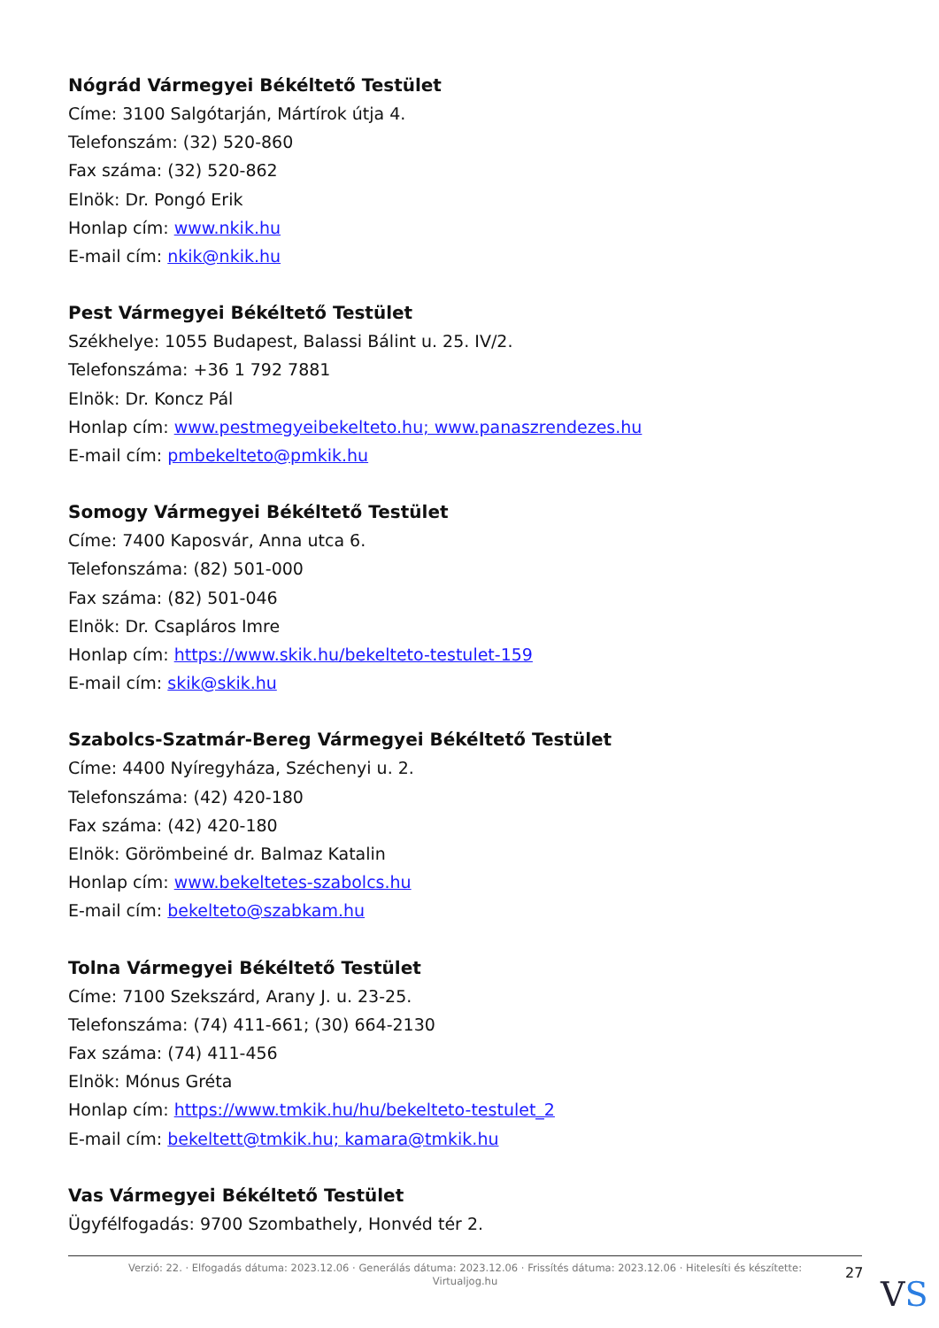Nógrád Vármegyei Békéltető Testület
Címe: 3100 Salgótarján, Mártírok útja 4.
Telefonszám: (32) 520-860
Fax száma: (32) 520-862
Elnök: Dr. Pongó Erik
Honlap cím: www.nkik.hu
E-mail cím: nkik@nkik.hu
Pest Vármegyei Békéltető Testület
Székhelye: 1055 Budapest, Balassi Bálint u. 25. IV/2.
Telefonszáma: +36 1 792 7881
Elnök: Dr. Koncz Pál
Honlap cím: www.pestmegyeibekelteto.hu; www.panaszrendezes.hu
E-mail cím: pmbekelteto@pmkik.hu
Somogy Vármegyei Békéltető Testület
Címe: 7400 Kaposvár, Anna utca 6.
Telefonszáma: (82) 501-000
Fax száma: (82) 501-046
Elnök: Dr. Csapláros Imre
Honlap cím: https://www.skik.hu/bekelteto-testulet-159
E-mail cím: skik@skik.hu
Szabolcs-Szatmár-Bereg Vármegyei Békéltető Testület
Címe: 4400 Nyíregyháza, Széchenyi u. 2.
Telefonszáma: (42) 420-180
Fax száma: (42) 420-180
Elnök: Görömbeiné dr. Balmaz Katalin
Honlap cím: www.bekeltetes-szabolcs.hu
E-mail cím: bekelteto@szabkam.hu
Tolna Vármegyei Békéltető Testület
Címe: 7100 Szekszárd, Arany J. u. 23-25.
Telefonszáma: (74) 411-661; (30) 664-2130
Fax száma: (74) 411-456
Elnök: Mónus Gréta
Honlap cím: https://www.tmkik.hu/hu/bekelteto-testulet_2
E-mail cím: bekeltett@tmkik.hu; kamara@tmkik.hu
Vas Vármegyei Békéltető Testület
Ügyfélfogadás: 9700 Szombathely, Honvéd tér 2.
Verzió: 22. · Elfogadás dátuma: 2023.12.06 · Generálás dátuma: 2023.12.06 · Frissítés dátuma: 2023.12.06 · Hitelesíti és készítette:
Virtualjog.hu
27
VS